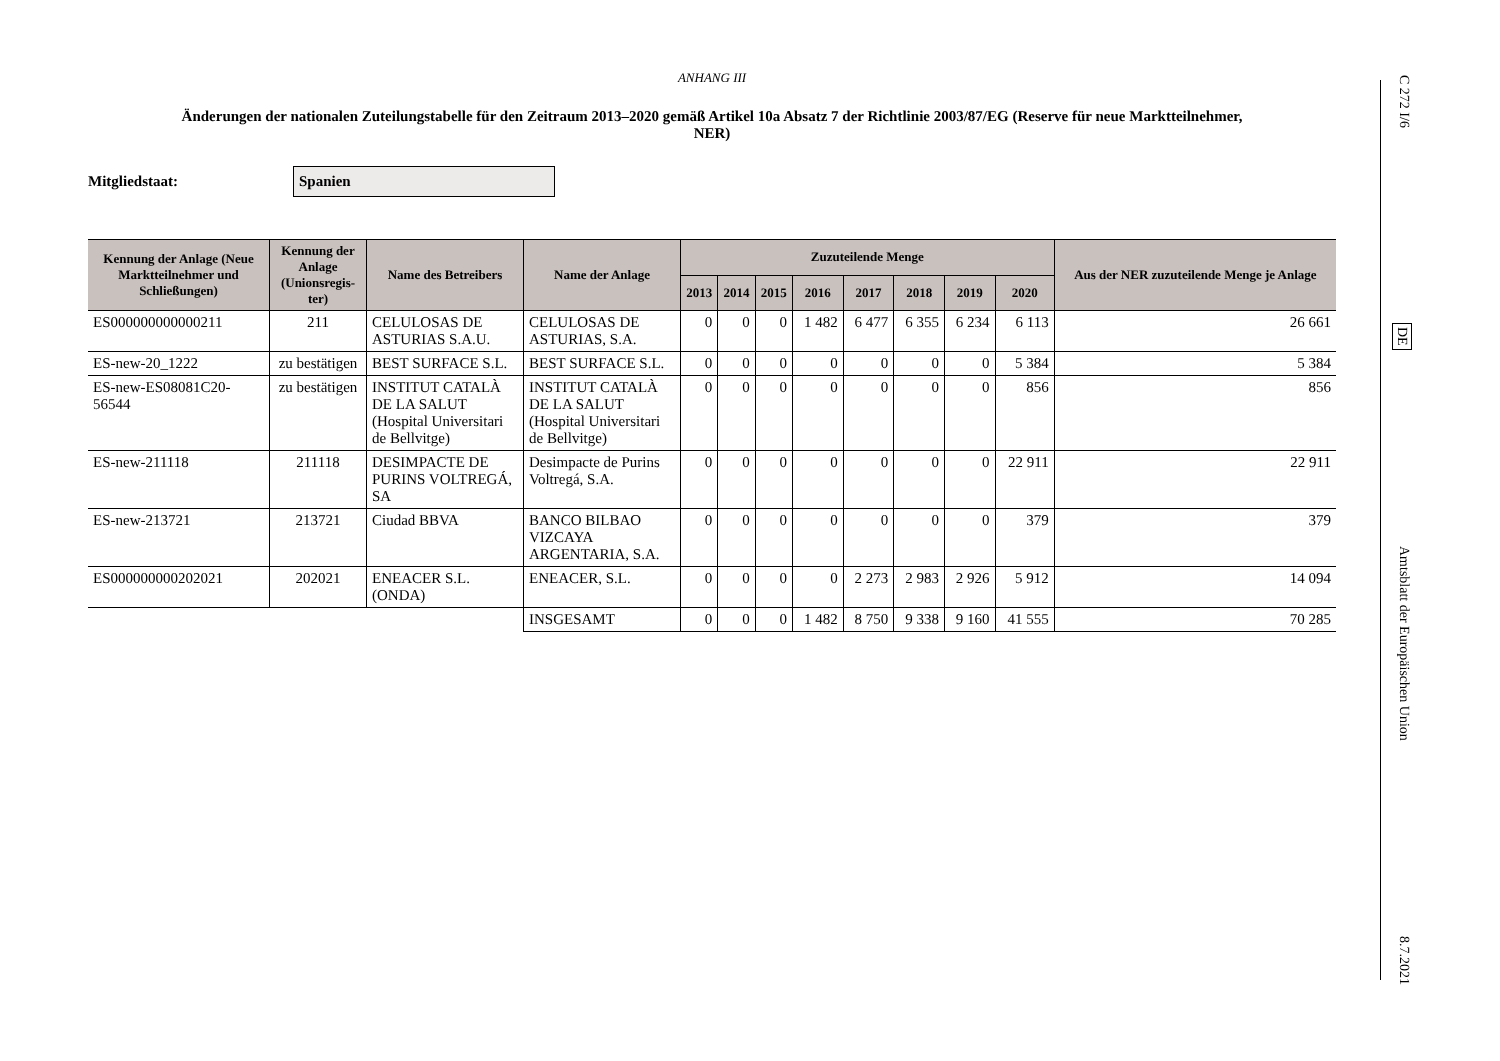ANHANG III
Änderungen der nationalen Zuteilungstabelle für den Zeitraum 2013–2020 gemäß Artikel 10a Absatz 7 der Richtlinie 2003/87/EG (Reserve für neue Marktteilnehmer, NER)
Mitgliedstaat:
Spanien
| Kennung der Anlage (Neue Marktteilnehmer und Schließungen) | Kennung der Anlage (Unionsregis-ter) | Name des Betreibers | Name der Anlage | Zuzuteilende Menge | | | | | | | | Aus der NER zuzuteilende Menge je Anlage |
| --- | --- | --- | --- | --- | --- | --- | --- | --- | --- | --- | --- | --- |
| | | | | 2013 | 2014 | 2015 | 2016 | 2017 | 2018 | 2019 | 2020 | |
| ES000000000000211 | 211 | CELULOSAS DE ASTURIAS S.A.U. | CELULOSAS DE ASTURIAS, S.A. | 0 | 0 | 0 | 1 482 | 6 477 | 6 355 | 6 234 | 6 113 | 26 661 |
| ES-new-20_1222 | zu bestätigen | BEST SURFACE S.L. | BEST SURFACE S.L. | 0 | 0 | 0 | 0 | 0 | 0 | 0 | 5 384 | 5 384 |
| ES-new-ES08081C20-56544 | zu bestätigen | INSTITUT CATALÀ DE LA SALUT (Hospital Universitari de Bellvitge) | INSTITUT CATALÀ DE LA SALUT (Hospital Universitari de Bellvitge) | 0 | 0 | 0 | 0 | 0 | 0 | 0 | 856 | 856 |
| ES-new-211118 | 211118 | DESIMPACTE DE PURINS VOLTREGÁ, SA | Desimpacte de Purins Voltregá, S.A. | 0 | 0 | 0 | 0 | 0 | 0 | 0 | 22 911 | 22 911 |
| ES-new-213721 | 213721 | Ciudad BBVA | BANCO BILBAO VIZCAYA ARGENTARIA, S.A. | 0 | 0 | 0 | 0 | 0 | 0 | 0 | 379 | 379 |
| ES000000000202021 | 202021 | ENEACER S.L. (ONDA) | ENEACER, S.L. | 0 | 0 | 0 | 0 | 2 273 | 2 983 | 2 926 | 5 912 | 14 094 |
| | | | INSGESAMT | 0 | 0 | 0 | 1 482 | 8 750 | 9 338 | 9 160 | 41 555 | 70 285 |
C 272 I/6 DE Amtsblatt der Europäischen Union 8.7.2021